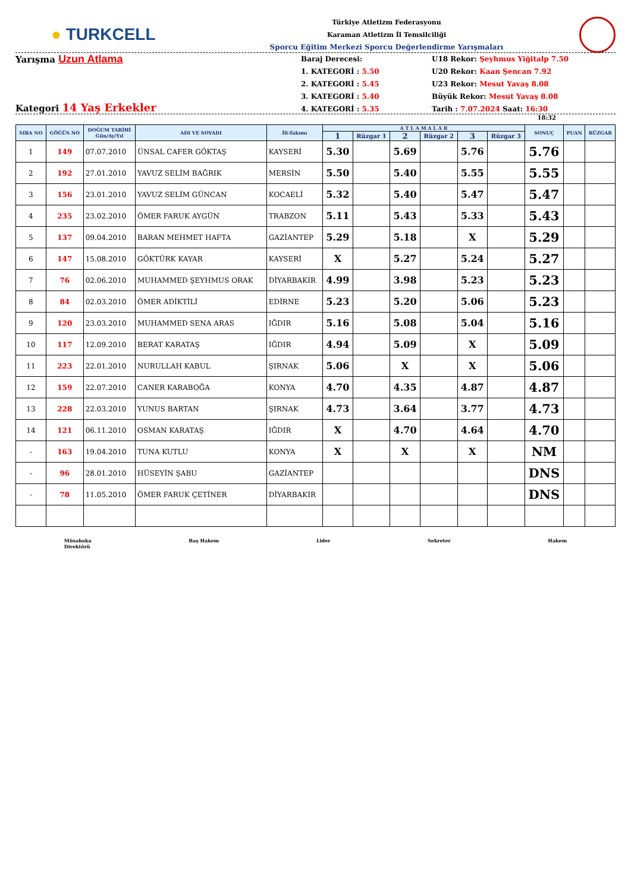● TURKCELL
Türkiye Atletizm Federasyonu
Karaman Atletizm İl Temsilciliği
Sporcu Eğitim Merkezi Sporcu Değerlendirme Yarışmaları
Yarışma Uzun Atlama
Kategori 14 Yaş Erkekler
Baraj Derecesi:
1. KATEGORİ : 5.50
2. KATEGORİ : 5.45
3. KATEGORİ : 5.40
4. KATEGORİ : 5.35
U18 Rekor: Şeyhmus Yiğitalp 7.50
U20 Rekor: Kaan Şencan 7.92
U23 Rekor: Mesut Yavaş 8.08
Büyük Rekor: Mesut Yavaş 8.08
Tarih : 7.07.2024 Saat: 16:30
18:32
| SIRA NO | GÖĞÜS NO | DOĞUM TARİHİ Gün/Ay/Yıl | ADI VE SOYADI | İli-Takımı | A T L A M A L A R | | | | | | SONUÇ | PUAN | RÜZGAR |
| --- | --- | --- | --- | --- | --- | --- | --- | --- | --- | --- | --- | --- | --- |
| | | | | | 1 | Rüzgar 1 | 2 | Rüzgar 2 | 3 | Rüzgar 3 | | | |
| 1 | 149 | 07.07.2010 | ÜNSAL CAFER GÖKTAŞ | KAYSERİ | 5.30 | | 5.69 | | 5.76 | | 5.76 | | |
| 2 | 192 | 27.01.2010 | YAVUZ SELİM BAĞRIK | MERSİN | 5.50 | | 5.40 | | 5.55 | | 5.55 | | |
| 3 | 156 | 23.01.2010 | YAVUZ SELİM GÜNCAN | KOCAELİ | 5.32 | | 5.40 | | 5.47 | | 5.47 | | |
| 4 | 235 | 23.02.2010 | ÖMER FARUK AYGÜN | TRABZON | 5.11 | | 5.43 | | 5.33 | | 5.43 | | |
| 5 | 137 | 09.04.2010 | BARAN MEHMET HAFTA | GAZİANTEP | 5.29 | | 5.18 | | X | | 5.29 | | |
| 6 | 147 | 15.08.2010 | GÖKTÜRK KAYAR | KAYSERİ | X | | 5.27 | | 5.24 | | 5.27 | | |
| 7 | 76 | 02.06.2010 | MUHAMMED ŞEYHMUS ORAK | DİYARBAKIR | 4.99 | | 3.98 | | 5.23 | | 5.23 | | |
| 8 | 84 | 02.03.2010 | ÖMER ADİKTİLİ | EDİRNE | 5.23 | | 5.20 | | 5.06 | | 5.23 | | |
| 9 | 120 | 23.03.2010 | MUHAMMED SENA ARAS | IĞDIR | 5.16 | | 5.08 | | 5.04 | | 5.16 | | |
| 10 | 117 | 12.09.2010 | BERAT KARATAŞ | IĞDIR | 4.94 | | 5.09 | | X | | 5.09 | | |
| 11 | 223 | 22.01.2010 | NURULLAH KABUL | ŞIRNAK | 5.06 | | X | | X | | 5.06 | | |
| 12 | 159 | 22.07.2010 | CANER KARABOĞA | KONYA | 4.70 | | 4.35 | | 4.87 | | 4.87 | | |
| 13 | 228 | 22.03.2010 | YUNUS BARTAN | ŞIRNAK | 4.73 | | 3.64 | | 3.77 | | 4.73 | | |
| 14 | 121 | 06.11.2010 | OSMAN KARATAŞ | IĞDIR | X | | 4.70 | | 4.64 | | 4.70 | | |
| - | 163 | 19.04.2010 | TUNA KUTLU | KONYA | X | | X | | X | | NM | | |
| - | 96 | 28.01.2010 | HÜSEYİN ŞABU | GAZİANTEP | | | | | | | DNS | | |
| - | 78 | 11.05.2010 | ÖMER FARUK ÇETİNER | DİYARBAKIR | | | | | | | DNS | | |
Müsabaka
Direktörü
Baş Hakem Lider Sekreter Hakem